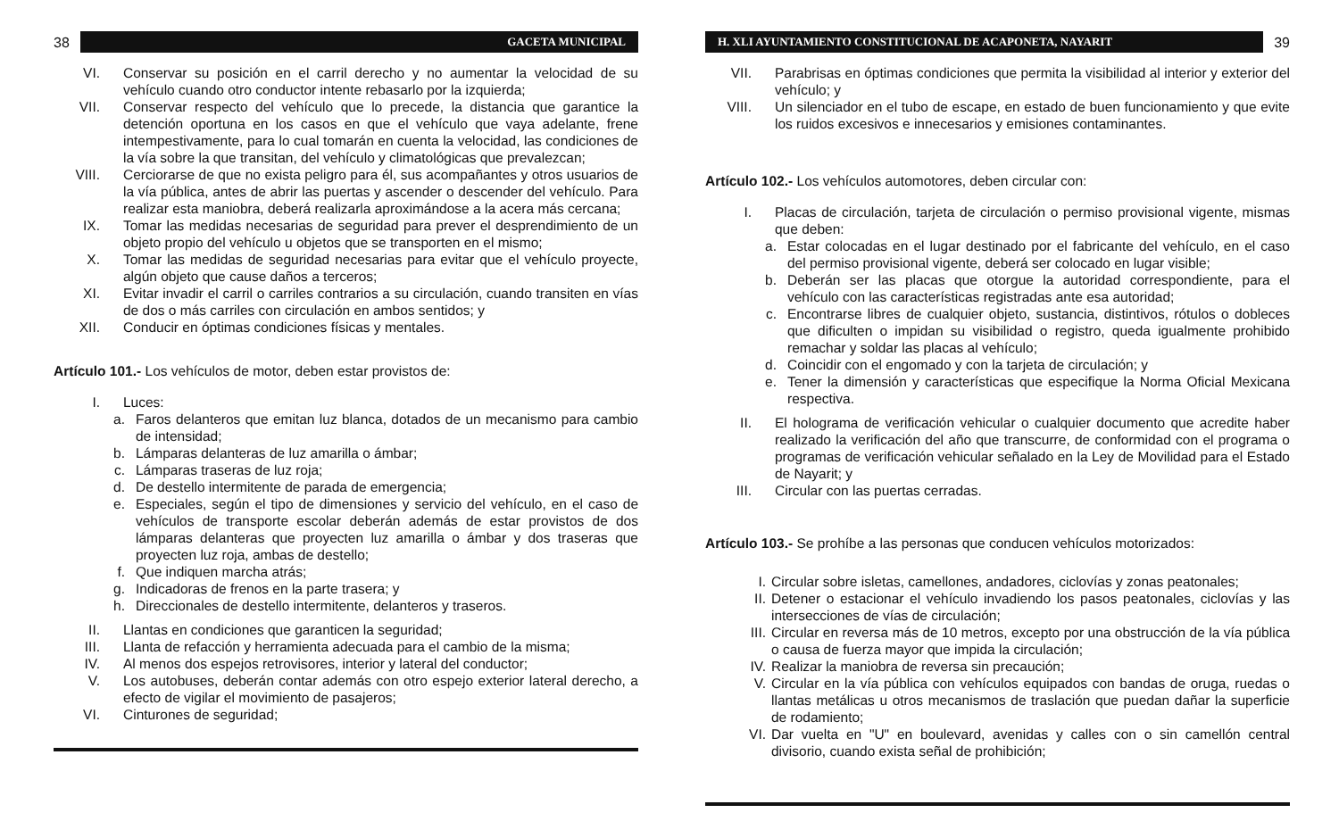38
GACETA MUNICIPAL
VI. Conservar su posición en el carril derecho y no aumentar la velocidad de su vehículo cuando otro conductor intente rebasarlo por la izquierda;
VII. Conservar respecto del vehículo que lo precede, la distancia que garantice la detención oportuna en los casos en que el vehículo que vaya adelante, frene intempestivamente, para lo cual tomarán en cuenta la velocidad, las condiciones de la vía sobre la que transitan, del vehículo y climatológicas que prevalezcan;
VIII. Cerciorarse de que no exista peligro para él, sus acompañantes y otros usuarios de la vía pública, antes de abrir las puertas y ascender o descender del vehículo. Para realizar esta maniobra, deberá realizarla aproximándose a la acera más cercana;
IX. Tomar las medidas necesarias de seguridad para prever el desprendimiento de un objeto propio del vehículo u objetos que se transporten en el mismo;
X. Tomar las medidas de seguridad necesarias para evitar que el vehículo proyecte, algún objeto que cause daños a terceros;
XI. Evitar invadir el carril o carriles contrarios a su circulación, cuando transiten en vías de dos o más carriles con circulación en ambos sentidos; y
XII. Conducir en óptimas condiciones físicas y mentales.
Artículo 101.- Los vehículos de motor, deben estar provistos de:
I. Luces:
a. Faros delanteros que emitan luz blanca, dotados de un mecanismo para cambio de intensidad;
b. Lámparas delanteras de luz amarilla o ámbar;
c. Lámparas traseras de luz roja;
d. De destello intermitente de parada de emergencia;
e. Especiales, según el tipo de dimensiones y servicio del vehículo, en el caso de vehículos de transporte escolar deberán además de estar provistos de dos lámparas delanteras que proyecten luz amarilla o ámbar y dos traseras que proyecten luz roja, ambas de destello;
f. Que indiquen marcha atrás;
g. Indicadoras de frenos en la parte trasera; y
h. Direccionales de destello intermitente, delanteros y traseros.
II. Llantas en condiciones que garanticen la seguridad;
III. Llanta de refacción y herramienta adecuada para el cambio de la misma;
IV. Al menos dos espejos retrovisores, interior y lateral del conductor;
V. Los autobuses, deberán contar además con otro espejo exterior lateral derecho, a efecto de vigilar el movimiento de pasajeros;
VI. Cinturones de seguridad;
H. XLI AYUNTAMIENTO CONSTITUCIONAL DE ACAPONETA, NAYARIT
39
VII. Parabrisas en óptimas condiciones que permita la visibilidad al interior y exterior del vehículo; y
VIII. Un silenciador en el tubo de escape, en estado de buen funcionamiento y que evite los ruidos excesivos e innecesarios y emisiones contaminantes.
Artículo 102.- Los vehículos automotores, deben circular con:
I. Placas de circulación, tarjeta de circulación o permiso provisional vigente, mismas que deben:
a. Estar colocadas en el lugar destinado por el fabricante del vehículo, en el caso del permiso provisional vigente, deberá ser colocado en lugar visible;
b. Deberán ser las placas que otorgue la autoridad correspondiente, para el vehículo con las características registradas ante esa autoridad;
c. Encontrarse libres de cualquier objeto, sustancia, distintivos, rótulos o dobleces que dificulten o impidan su visibilidad o registro, queda igualmente prohibido remachar y soldar las placas al vehículo;
d. Coincidir con el engomado y con la tarjeta de circulación; y
e. Tener la dimensión y características que especifique la Norma Oficial Mexicana respectiva.
II. El holograma de verificación vehicular o cualquier documento que acredite haber realizado la verificación del año que transcurre, de conformidad con el programa o programas de verificación vehicular señalado en la Ley de Movilidad para el Estado de Nayarit; y
III. Circular con las puertas cerradas.
Artículo 103.- Se prohíbe a las personas que conducen vehículos motorizados:
I. Circular sobre isletas, camellones, andadores, ciclovías y zonas peatonales;
II. Detener o estacionar el vehículo invadiendo los pasos peatonales, ciclovías y las intersecciones de vías de circulación;
III. Circular en reversa más de 10 metros, excepto por una obstrucción de la vía pública o causa de fuerza mayor que impida la circulación;
IV. Realizar la maniobra de reversa sin precaución;
V. Circular en la vía pública con vehículos equipados con bandas de oruga, ruedas o llantas metálicas u otros mecanismos de traslación que puedan dañar la superficie de rodamiento;
VI. Dar vuelta en "U" en boulevard, avenidas y calles con o sin camellón central divisorio, cuando exista señal de prohibición;